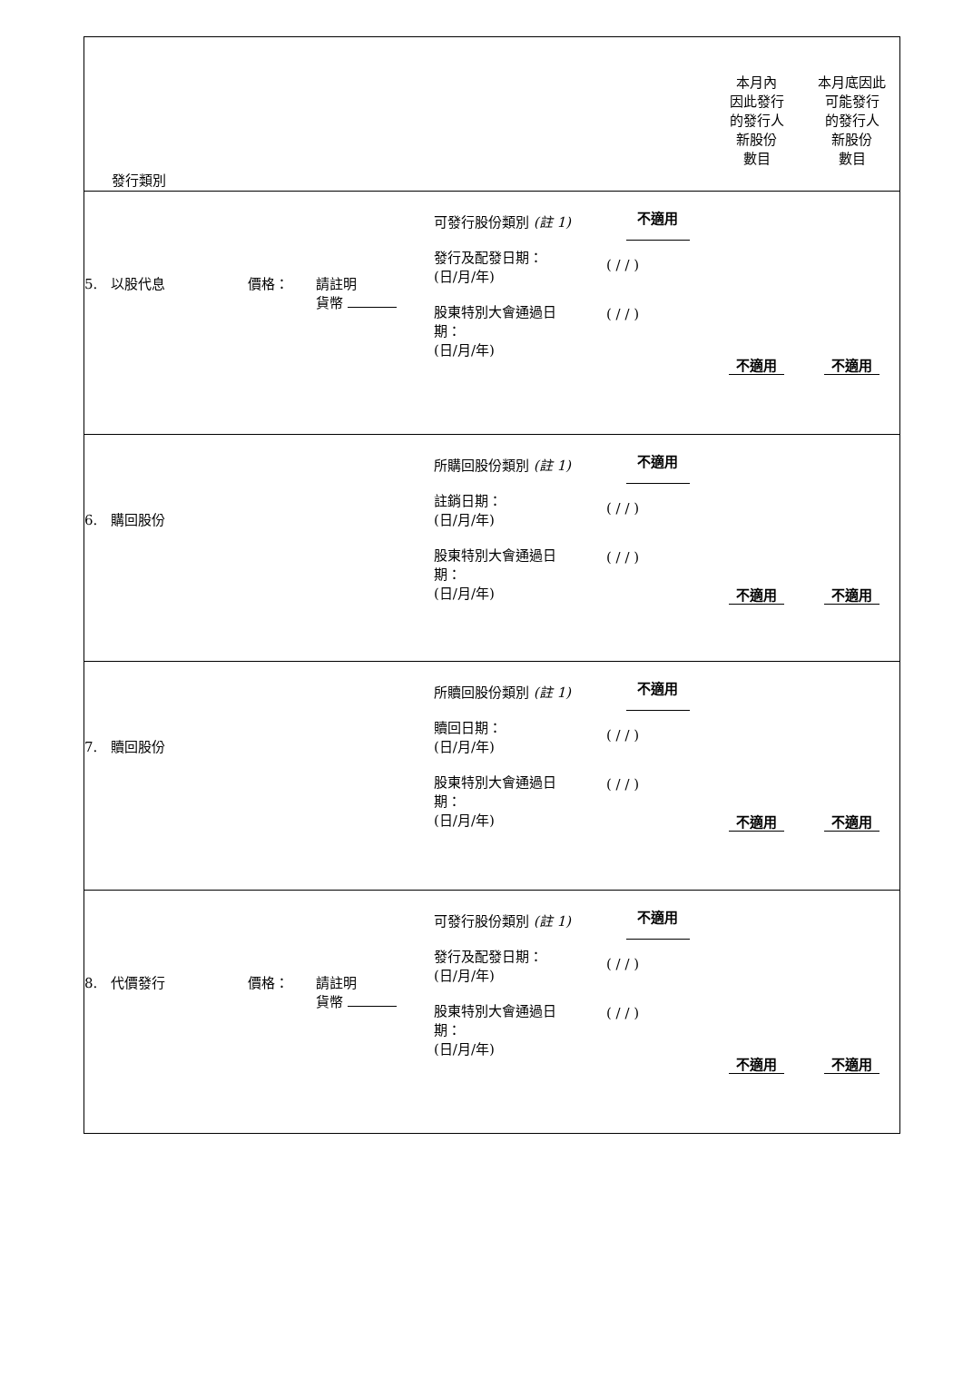| 發行類別 | | | | | 本月內 因此發行 的發行人 新股份 數目 | 本月底因此 可能發行 的發行人 新股份 數目 |
| 5. 以股代息 | 價格： | 請註明 貨幣 | 可發行股份類別 (註 1) 發行及配發日期： (日/月/年) 股東特別大會通過日 期： (日/月/年) | 不適用 ( / / ) ( / / ) | 不適用 | 不適用 |
| 6. 購回股份 | | | 所購回股份類別 (註 1) 註銷日期： (日/月/年) 股東特別大會通過日 期： (日/月/年) | 不適用 ( / / ) ( / / ) | 不適用 | 不適用 |
| 7. 贖回股份 | | | 所贖回股份類別 (註 1) 贖回日期： (日/月/年) 股東特別大會通過日 期： (日/月/年) | 不適用 ( / / ) ( / / ) | 不適用 | 不適用 |
| 8. 代價發行 | 價格： | 請註明 貨幣 | 可發行股份類別 (註 1) 發行及配發日期： (日/月/年) 股東特別大會通過日 期： (日/月/年) | 不適用 ( / / ) ( / / ) | 不適用 | 不適用 |